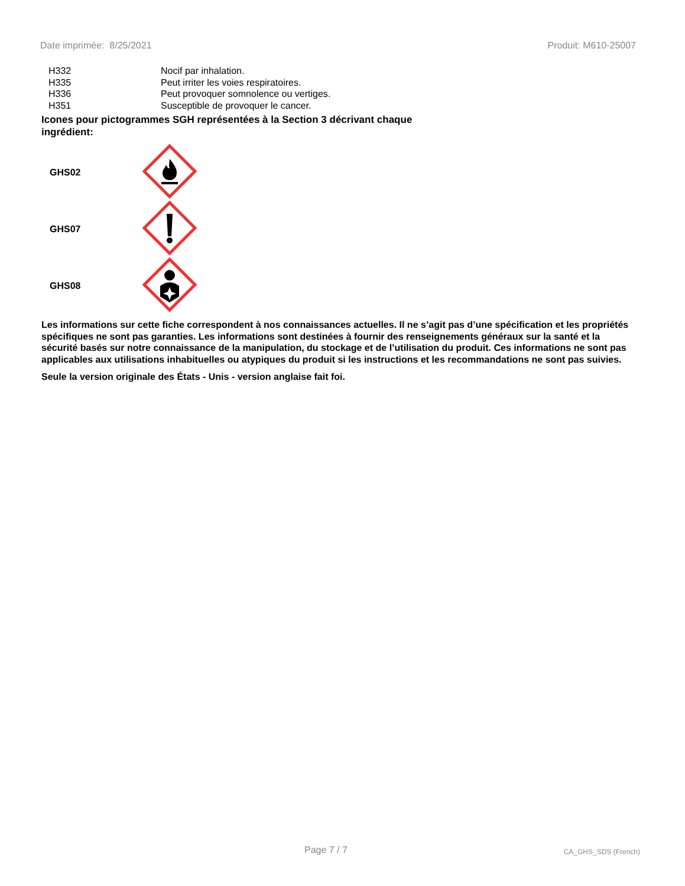Date imprimée: 8/25/2021 Produit: M610-25007
| H332 | Nocif par inhalation. |
| H335 | Peut irriter les voies respiratoires. |
| H336 | Peut provoquer somnolence ou vertiges. |
| H351 | Susceptible de provoquer le cancer. |
Icones pour pictogrammes SGH représentées à la Section 3 décrivant chaque ingrédient:
| GHS02 | |
| GHS07 | |
| GHS08 | |
Les informations sur cette fiche correspondent à nos connaissances actuelles. Il ne s’agit pas d’une spécification et les propriétés spécifiques ne sont pas garanties. Les informations sont destinées à fournir des renseignements généraux sur la santé et la sécurité basés sur notre connaissance de la manipulation, du stockage et de l’utilisation du produit. Ces informations ne sont pas applicables aux utilisations inhabituelles ou atypiques du produit si les instructions et les recommandations ne sont pas suivies.
Seule la version originale des États - Unis - version anglaise fait foi.
Page 7 / 7 CA_GHS_SDS (French)